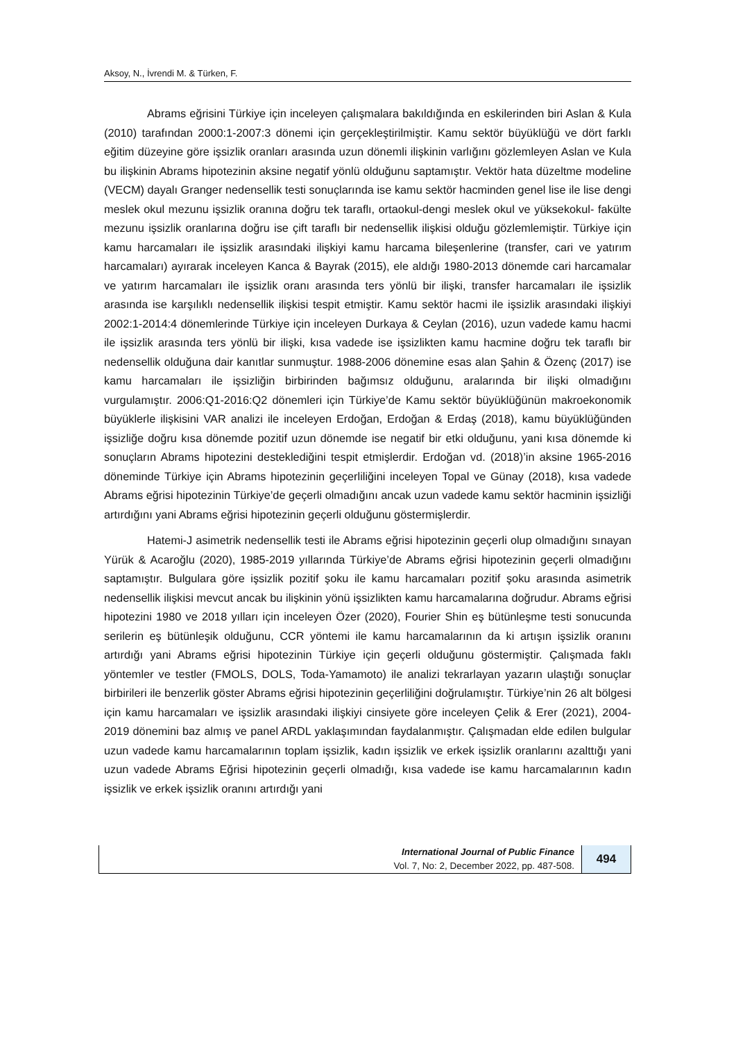Aksoy, N., İvrendi M. & Türken, F.
Abrams eğrisini Türkiye için inceleyen çalışmalara bakıldığında en eskilerinden biri Aslan & Kula (2010) tarafından 2000:1-2007:3 dönemi için gerçekleştirilmiştir. Kamu sektör büyüklüğü ve dört farklı eğitim düzeyine göre işsizlik oranları arasında uzun dönemli ilişkinin varlığını gözlemleyen Aslan ve Kula bu ilişkinin Abrams hipotezinin aksine negatif yönlü olduğunu saptamıştır. Vektör hata düzeltme modeline (VECM) dayalı Granger nedensellik testi sonuçlarında ise kamu sektör hacminden genel lise ile lise dengi meslek okul mezunu işsizlik oranına doğru tek taraflı, ortaokul-dengi meslek okul ve yüksekokul- fakülte mezunu işsizlik oranlarına doğru ise çift taraflı bir nedensellik ilişkisi olduğu gözlemlemiştir. Türkiye için kamu harcamaları ile işsizlik arasındaki ilişkiyi kamu harcama bileşenlerine (transfer, cari ve yatırım harcamaları) ayırarak inceleyen Kanca & Bayrak (2015), ele aldığı 1980-2013 dönemde cari harcamalar ve yatırım harcamaları ile işsizlik oranı arasında ters yönlü bir ilişki, transfer harcamaları ile işsizlik arasında ise karşılıklı nedensellik ilişkisi tespit etmiştir. Kamu sektör hacmi ile işsizlik arasındaki ilişkiyi 2002:1-2014:4 dönemlerinde Türkiye için inceleyen Durkaya & Ceylan (2016), uzun vadede kamu hacmi ile işsizlik arasında ters yönlü bir ilişki, kısa vadede ise işsizlikten kamu hacmine doğru tek taraflı bir nedensellik olduğuna dair kanıtlar sunmuştur. 1988-2006 dönemine esas alan Şahin & Özenç (2017) ise kamu harcamaları ile işsizliğin birbirinden bağımsız olduğunu, aralarında bir ilişki olmadığını vurgulamıştır. 2006:Q1-2016:Q2 dönemleri için Türkiye’de Kamu sektör büyüklüğünün makroekonomik büyüklerle ilişkisini VAR analizi ile inceleyen Erdoğan, Erdoğan & Erdaş (2018), kamu büyüklüğünden işsizliğe doğru kısa dönemde pozitif uzun dönemde ise negatif bir etki olduğunu, yani kısa dönemde ki sonuçların Abrams hipotezini desteklediğini tespit etmişlerdir. Erdoğan vd. (2018)’in aksine 1965-2016 döneminde Türkiye için Abrams hipotezinin geçerliliğini inceleyen Topal ve Günay (2018), kısa vadede Abrams eğrisi hipotezinin Türkiye’de geçerli olmadığını ancak uzun vadede kamu sektör hacminin işsizliği artırdığını yani Abrams eğrisi hipotezinin geçerli olduğunu göstermişlerdir.
Hatemi-J asimetrik nedensellik testi ile Abrams eğrisi hipotezinin geçerli olup olmadığını sınayan Yürük & Acaroğlu (2020), 1985-2019 yıllarında Türkiye’de Abrams eğrisi hipotezinin geçerli olmadığını saptamıştır. Bulgulara göre işsizlik pozitif şoku ile kamu harcamaları pozitif şoku arasında asimetrik nedensellik ilişkisi mevcut ancak bu ilişkinin yönü işsizlikten kamu harcamalarına doğrudur. Abrams eğrisi hipotezini 1980 ve 2018 yılları için inceleyen Özer (2020), Fourier Shin eş bütünleşme testi sonucunda serilerin eş bütünleşik olduğunu, CCR yöntemi ile kamu harcamalarının da ki artışın işsizlik oranını artırdığı yani Abrams eğrisi hipotezinin Türkiye için geçerli olduğunu göstermiştir. Çalışmada faklı yöntemler ve testler (FMOLS, DOLS, Toda-Yamamoto) ile analizi tekrarlayan yazarın ulaştığı sonuçlar birbirileri ile benzerlik göster Abrams eğrisi hipotezinin geçerliliğini doğrulamıştır. Türkiye’nin 26 alt bölgesi için kamu harcamaları ve işsizlik arasındaki ilişkiyi cinsiyete göre inceleyen Çelik & Erer (2021), 2004-2019 dönemini baz almış ve panel ARDL yaklaşımından faydalanmıştır. Çalışmadan elde edilen bulgular uzun vadede kamu harcamalarının toplam işsizlik, kadın işsizlik ve erkek işsizlik oranlarını azalttığı yani uzun vadede Abrams Eğrisi hipotezinin geçerli olmadığı, kısa vadede ise kamu harcamalarının kadın işsizlik ve erkek işsizlik oranını artırdığı yani
International Journal of Public Finance
Vol. 7, No: 2, December 2022, pp. 487-508.
494